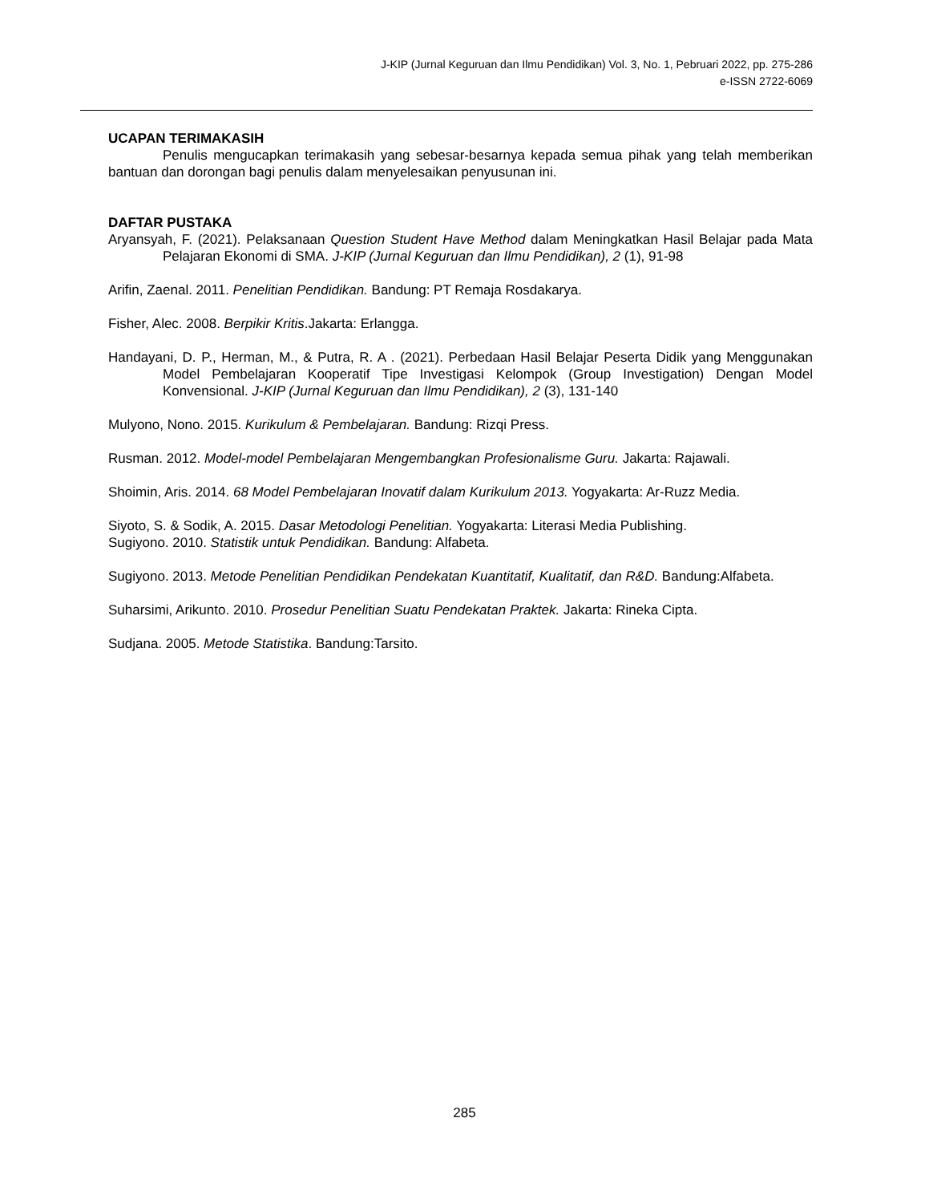J-KIP (Jurnal Keguruan dan Ilmu Pendidikan) Vol. 3, No. 1, Pebruari 2022, pp. 275-286
e-ISSN 2722-6069
UCAPAN TERIMAKASIH
Penulis mengucapkan terimakasih yang sebesar-besarnya kepada semua pihak yang telah memberikan bantuan dan dorongan bagi penulis dalam menyelesaikan penyusunan ini.
DAFTAR PUSTAKA
Aryansyah, F. (2021). Pelaksanaan Question Student Have Method dalam Meningkatkan Hasil Belajar pada Mata Pelajaran Ekonomi di SMA. J-KIP (Jurnal Keguruan dan Ilmu Pendidikan), 2 (1), 91-98
Arifin, Zaenal. 2011. Penelitian Pendidikan. Bandung: PT Remaja Rosdakarya.
Fisher, Alec. 2008. Berpikir Kritis.Jakarta: Erlangga.
Handayani, D. P., Herman, M., & Putra, R. A . (2021). Perbedaan Hasil Belajar Peserta Didik yang Menggunakan Model Pembelajaran Kooperatif Tipe Investigasi Kelompok (Group Investigation) Dengan Model Konvensional. J-KIP (Jurnal Keguruan dan Ilmu Pendidikan), 2 (3), 131-140
Mulyono, Nono. 2015. Kurikulum & Pembelajaran. Bandung: Rizqi Press.
Rusman. 2012. Model-model Pembelajaran Mengembangkan Profesionalisme Guru. Jakarta: Rajawali.
Shoimin, Aris. 2014. 68 Model Pembelajaran Inovatif dalam Kurikulum 2013. Yogyakarta: Ar-Ruzz Media.
Siyoto, S. & Sodik, A. 2015. Dasar Metodologi Penelitian. Yogyakarta: Literasi Media Publishing.
Sugiyono. 2010. Statistik untuk Pendidikan. Bandung: Alfabeta.
Sugiyono. 2013. Metode Penelitian Pendidikan Pendekatan Kuantitatif, Kualitatif, dan R&D. Bandung:Alfabeta.
Suharsimi, Arikunto. 2010. Prosedur Penelitian Suatu Pendekatan Praktek. Jakarta: Rineka Cipta.
Sudjana. 2005. Metode Statistika. Bandung:Tarsito.
285